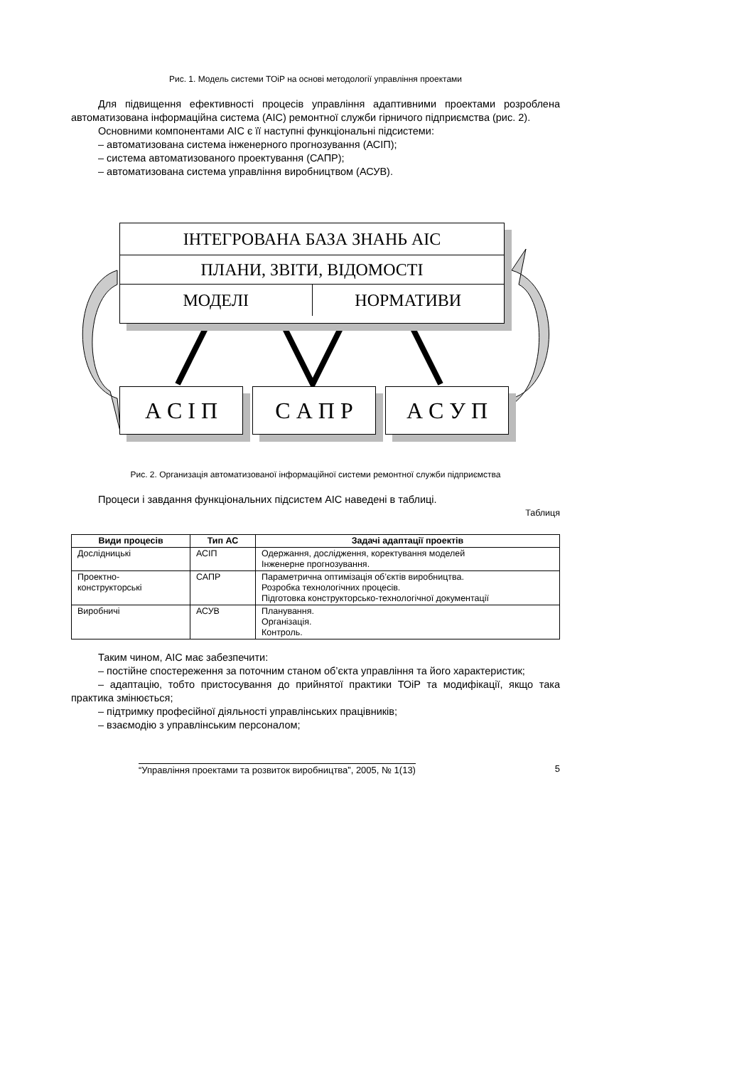Рис. 1. Модель системи ТОіР на основі методології управління проектами
Для підвищення ефективності процесів управління адаптивними проектами розроблена автоматизована інформаційна система (АІС) ремонтної служби гірничого підприємства (рис. 2).
Основними компонентами АІС є її наступні функціональні підсистеми:
– автоматизована система інженерного прогнозування (АСІП);
– система автоматизованого проектування (САПР);
– автоматизована система управління виробництвом (АСУВ).
ІНТЕГРОВАНА БАЗА ЗНАНЬ АІС
ПЛАНИ, ЗВІТИ, ВІДОМОСТІ
МОДЕЛІ НОРМАТИВИ
А С І П С А П Р А С У П
Рис. 2. Организація автоматизованої інформаційної системи ремонтної служби підприємства
Процеси і завдання функціональних підсистем АІС наведені в таблиці.
Таблиця
| Види процесів | Тип АС | Задачі адаптації проектів |
| --- | --- | --- |
| Дослідницькі | АСІП | Одержання, дослідження, коректування моделей Інженерне прогнозування. |
| Проектно- конструкторські | САПР | Параметрична оптимізація об’єктів виробництва. Розробка технологічних процесів. Підготовка конструкторсько-технологічної документації |
| Виробничі | АСУВ | Планування. Організація. Контроль. |
Таким чином, АІС має забезпечити:
– постійне спостереження за поточним станом об’єкта управління та його характеристик;
– адаптацію, тобто пристосування до прийнятої практики ТОіР та модифікації, якщо така практика змінюється;
– підтримку професійної діяльності управлінських працівників;
– взаємодію з управлінським персоналом;
“Управління проектами та розвиток виробництва”, 2005, № 1(13) 5